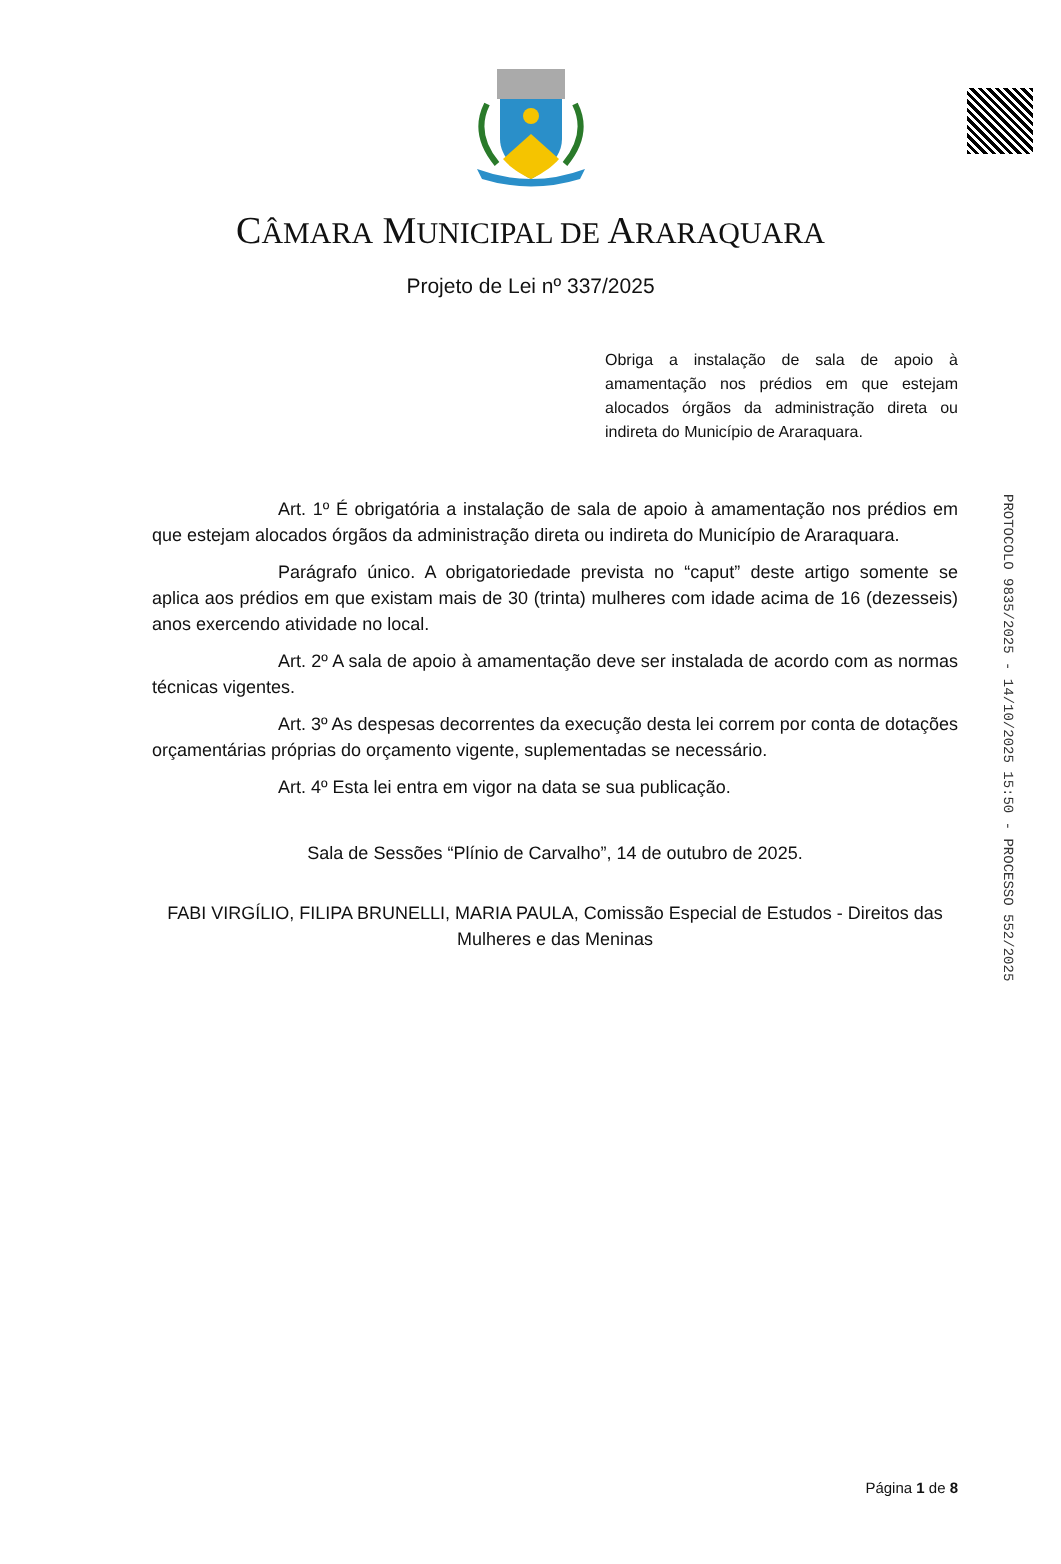PROTOCOLO 9835/2025 - 14/10/2025 15:50 - PROCESSO 552/2025
CÂMARA MUNICIPAL DE ARARAQUARA
Projeto de Lei nº 337/2025
Obriga a instalação de sala de apoio à amamentação nos prédios em que estejam alocados órgãos da administração direta ou indireta do Município de Araraquara.
Art. 1º É obrigatória a instalação de sala de apoio à amamentação nos prédios em que estejam alocados órgãos da administração direta ou indireta do Município de Araraquara.
Parágrafo único. A obrigatoriedade prevista no “caput” deste artigo somente se aplica aos prédios em que existam mais de 30 (trinta) mulheres com idade acima de 16 (dezesseis) anos exercendo atividade no local.
Art. 2º A sala de apoio à amamentação deve ser instalada de acordo com as normas técnicas vigentes.
Art. 3º As despesas decorrentes da execução desta lei correm por conta de dotações orçamentárias próprias do orçamento vigente, suplementadas se necessário.
Art. 4º Esta lei entra em vigor na data se sua publicação.
Sala de Sessões “Plínio de Carvalho”, 14 de outubro de 2025.
FABI VIRGÍLIO, FILIPA BRUNELLI, MARIA PAULA, Comissão Especial de Estudos - Direitos das Mulheres e das Meninas
Página 1 de 8